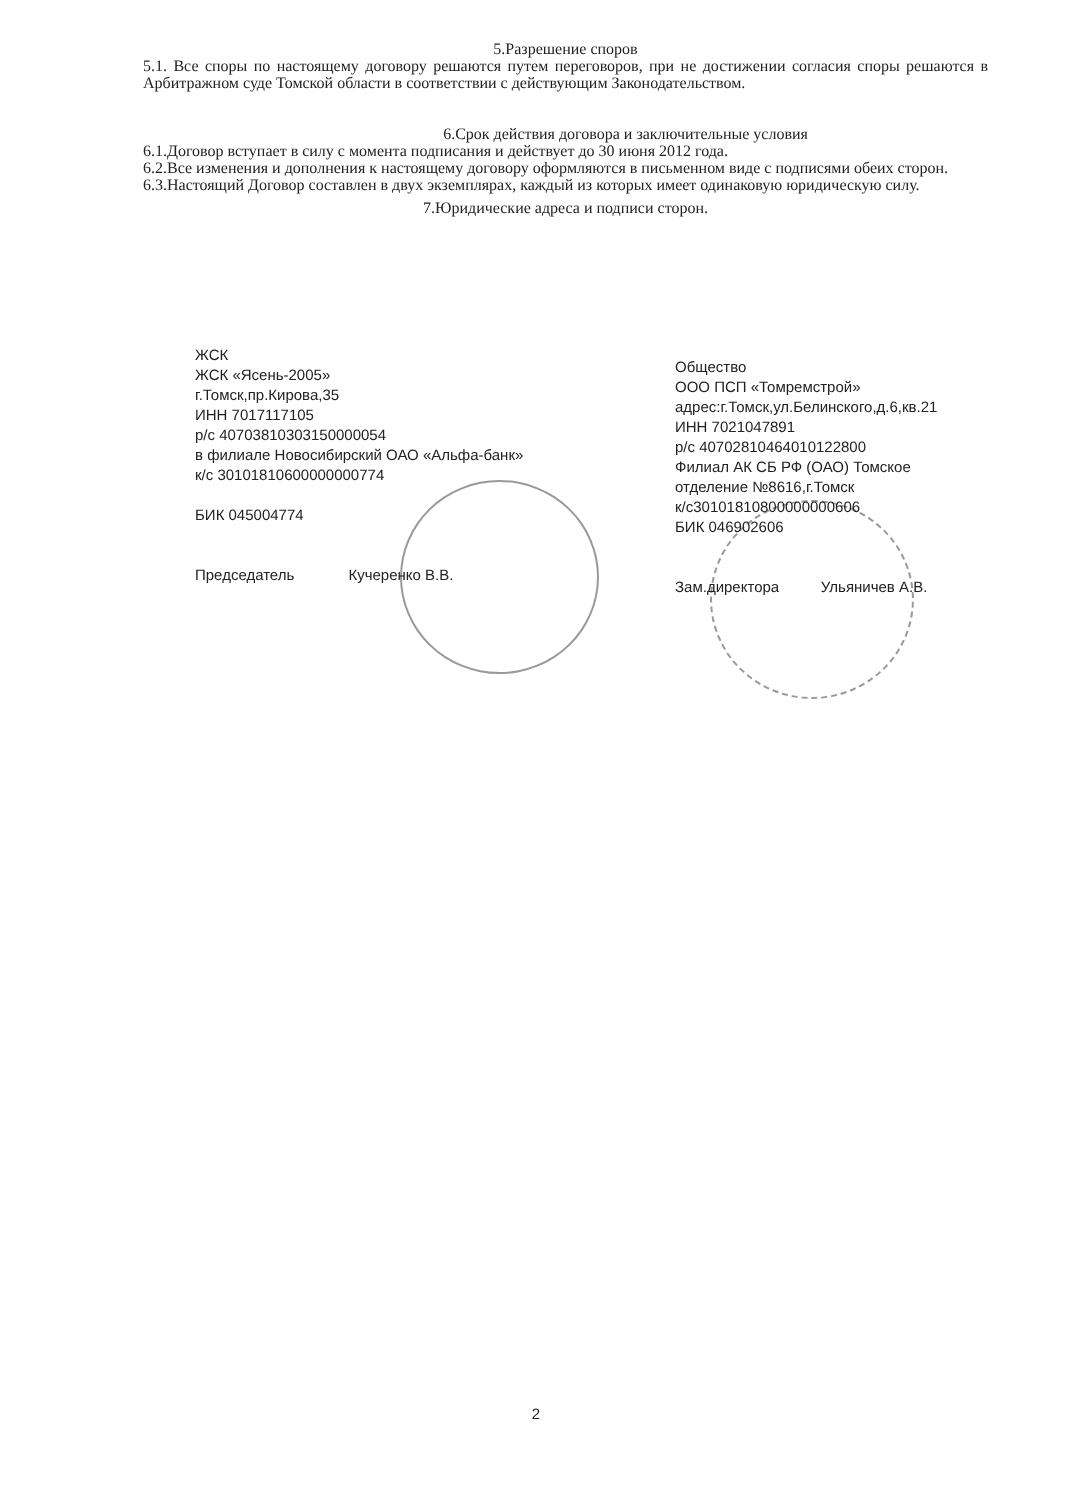5.Разрешение споров
5.1. Все споры по настоящему договору решаются путем переговоров, при не достижении согласия споры решаются в Арбитражном суде Томской области в соответствии с действующим Законодательством.
6.Срок действия договора и заключительные условия
6.1.Договор вступает в силу с момента подписания и действует до 30 июня 2012 года.
6.2.Все изменения и дополнения к настоящему договору оформляются в письменном виде с подписями обеих сторон.
6.3.Настоящий Договор составлен в двух экземплярах, каждый из которых имеет одинаковую юридическую силу.
7.Юридические адреса и подписи сторон.
ЖСК
ЖСК «Ясень-2005»
г.Томск,пр.Кирова,35
ИНН 7017117105
р/с 40703810303150000054
в филиале Новосибирский ОАО «Альфа-банк»
к/с 30101810600000000774
БИК 045004774
Председатель Кучеренко В.В.
Общество
ООО ПСП «Томремстрой»
адрес:г.Томск,ул.Белинского,д.6,кв.21
ИНН 7021047891
р/с 40702810464010122800
Филиал АК СБ РФ (ОАО) Томское отделение №8616,г.Томск
к/с30101810800000000606
БИК 046902606
Зам.директора Ульяничев А.В.
2